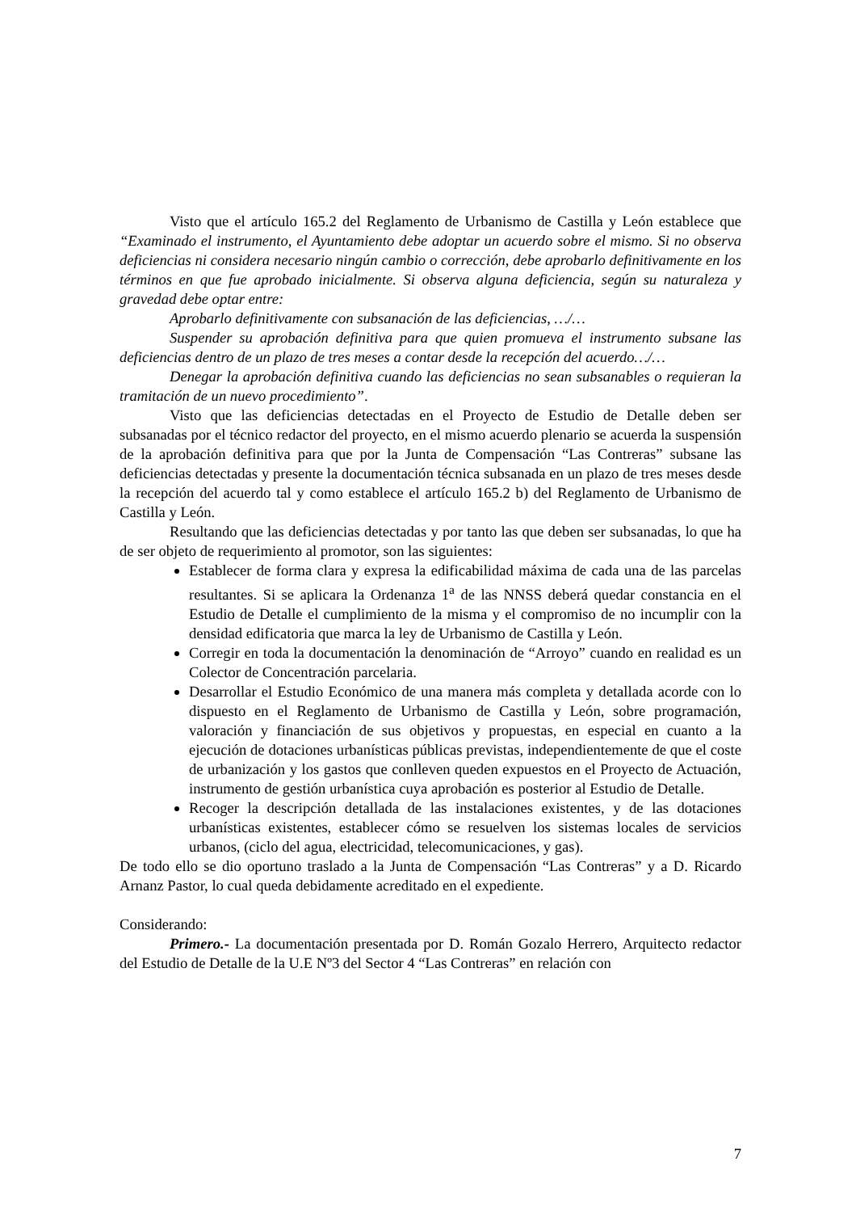Visto que el artículo 165.2 del Reglamento de Urbanismo de Castilla y León establece que “Examinado el instrumento, el Ayuntamiento debe adoptar un acuerdo sobre el mismo. Si no observa deficiencias ni considera necesario ningún cambio o corrección, debe aprobarlo definitivamente en los términos en que fue aprobado inicialmente. Si observa alguna deficiencia, según su naturaleza y gravedad debe optar entre:
Aprobarlo definitivamente con subsanación de las deficiencias, …/…
Suspender su aprobación definitiva para que quien promueva el instrumento subsane las deficiencias dentro de un plazo de tres meses a contar desde la recepción del acuerdo…/…
Denegar la aprobación definitiva cuando las deficiencias no sean subsanables o requieran la tramitación de un nuevo procedimiento”.
Visto que las deficiencias detectadas en el Proyecto de Estudio de Detalle deben ser subsanadas por el técnico redactor del proyecto, en el mismo acuerdo plenario se acuerda la suspensión de la aprobación definitiva para que por la Junta de Compensación “Las Contreras” subsane las deficiencias detectadas y presente la documentación técnica subsanada en un plazo de tres meses desde la recepción del acuerdo tal y como establece el artículo 165.2 b) del Reglamento de Urbanismo de Castilla y León.
Resultando que las deficiencias detectadas y por tanto las que deben ser subsanadas, lo que ha de ser objeto de requerimiento al promotor, son las siguientes:
Establecer de forma clara y expresa la edificabilidad máxima de cada una de las parcelas resultantes. Si se aplicara la Ordenanza 1<sup>a</sup> de las NNSS deberá quedar constancia en el Estudio de Detalle el cumplimiento de la misma y el compromiso de no incumplir con la densidad edificatoria que marca la ley de Urbanismo de Castilla y León.
Corregir en toda la documentación la denominación de “Arroyo” cuando en realidad es un Colector de Concentración parcelaria.
Desarrollar el Estudio Económico de una manera más completa y detallada acorde con lo dispuesto en el Reglamento de Urbanismo de Castilla y León, sobre programación, valoración y financiación de sus objetivos y propuestas, en especial en cuanto a la ejecución de dotaciones urbanísticas públicas previstas, independientemente de que el coste de urbanización y los gastos que conlleven queden expuestos en el Proyecto de Actuación, instrumento de gestión urbanística cuya aprobación es posterior al Estudio de Detalle.
Recoger la descripción detallada de las instalaciones existentes, y de las dotaciones urbanísticas existentes, establecer cómo se resuelven los sistemas locales de servicios urbanos, (ciclo del agua, electricidad, telecomunicaciones, y gas).
De todo ello se dio oportuno traslado a la Junta de Compensación “Las Contreras” y a D. Ricardo Arnanz Pastor, lo cual queda debidamente acreditado en el expediente.
Considerando:
Primero.- La documentación presentada por D. Román Gozalo Herrero, Arquitecto redactor del Estudio de Detalle de la U.E Nº3 del Sector 4 “Las Contreras” en relación con
7